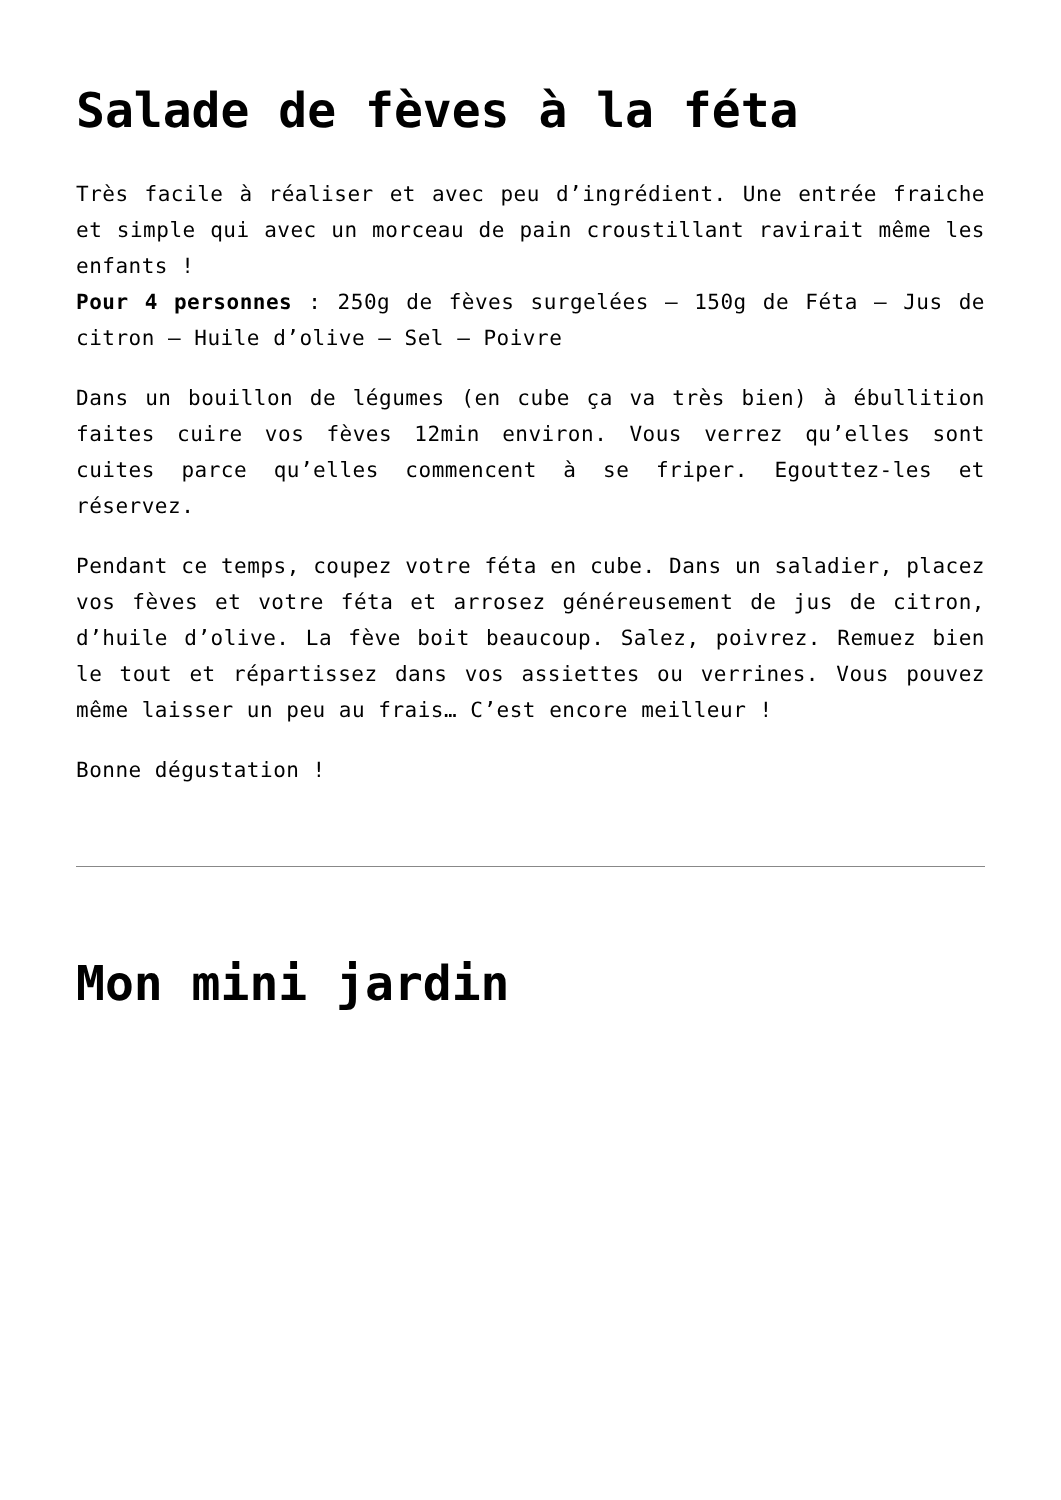Salade de fèves à la féta
Très facile à réaliser et avec peu d’ingrédient. Une entrée fraiche et simple qui avec un morceau de pain croustillant ravirait même les enfants !
Pour 4 personnes : 250g de fèves surgelées – 150g de Féta – Jus de citron – Huile d’olive – Sel – Poivre
Dans un bouillon de légumes (en cube ça va très bien) à ébullition faites cuire vos fèves 12min environ. Vous verrez qu’elles sont cuites parce qu’elles commencent à se friper. Egouttez-les et réservez.
Pendant ce temps, coupez votre féta en cube. Dans un saladier, placez vos fèves et votre féta et arrosez généreusement de jus de citron, d’huile d’olive. La fève boit beaucoup. Salez, poivrez. Remuez bien le tout et répartissez dans vos assiettes ou verrines. Vous pouvez même laisser un peu au frais… C’est encore meilleur !
Bonne dégustation !
Mon mini jardin